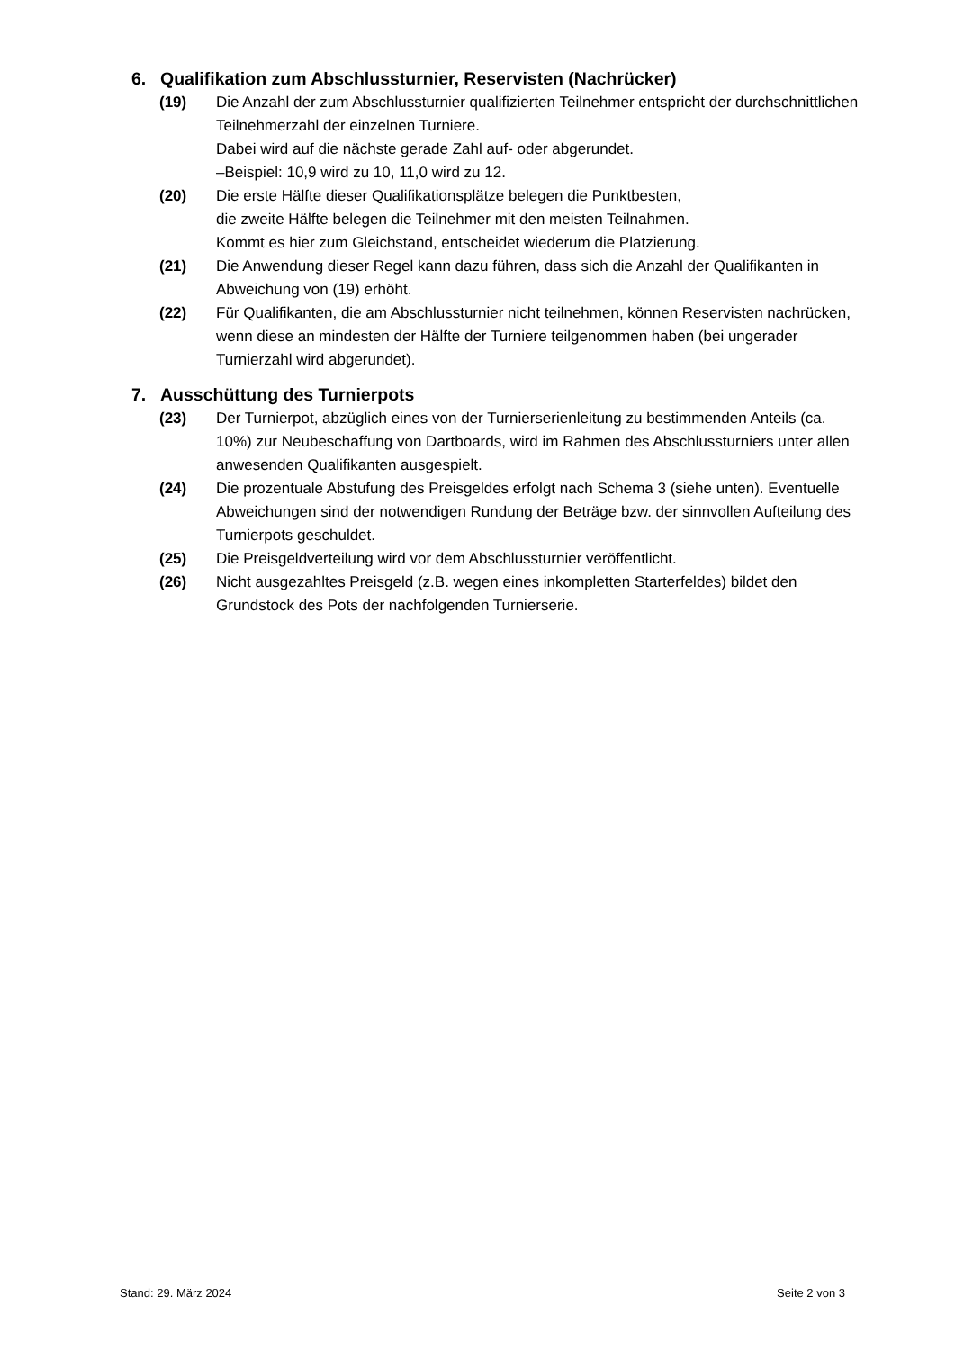6. Qualifikation zum Abschlussturnier, Reservisten (Nachrücker)
(19) Die Anzahl der zum Abschlussturnier qualifizierten Teilnehmer entspricht der durchschnittlichen Teilnehmerzahl der einzelnen Turniere.
Dabei wird auf die nächste gerade Zahl auf- oder abgerundet.
–Beispiel: 10,9 wird zu 10, 11,0 wird zu 12.
(20) Die erste Hälfte dieser Qualifikationsplätze belegen die Punktbesten,
die zweite Hälfte belegen die Teilnehmer mit den meisten Teilnahmen.
Kommt es hier zum Gleichstand, entscheidet wiederum die Platzierung.
(21) Die Anwendung dieser Regel kann dazu führen, dass sich die Anzahl der Qualifikanten in Abweichung von (19) erhöht.
(22) Für Qualifikanten, die am Abschlussturnier nicht teilnehmen, können Reservisten nachrücken, wenn diese an mindesten der Hälfte der Turniere teilgenommen haben (bei ungerader Turnierzahl wird abgerundet).
7. Ausschüttung des Turnierpots
(23) Der Turnierpot, abzüglich eines von der Turnierserienleitung zu bestimmenden Anteils (ca. 10%) zur Neubeschaffung von Dartboards, wird im Rahmen des Abschlussturniers unter allen anwesenden Qualifikanten ausgespielt.
(24) Die prozentuale Abstufung des Preisgeldes erfolgt nach Schema 3 (siehe unten). Eventuelle Abweichungen sind der notwendigen Rundung der Beträge bzw. der sinnvollen Aufteilung des Turnierpots geschuldet.
(25) Die Preisgeldverteilung wird vor dem Abschlussturnier veröffentlicht.
(26) Nicht ausgezahltes Preisgeld (z.B. wegen eines inkompletten Starterfeldes) bildet den Grundstock des Pots der nachfolgenden Turnierserie.
Stand: 29. März 2024 Seite 2 von 3